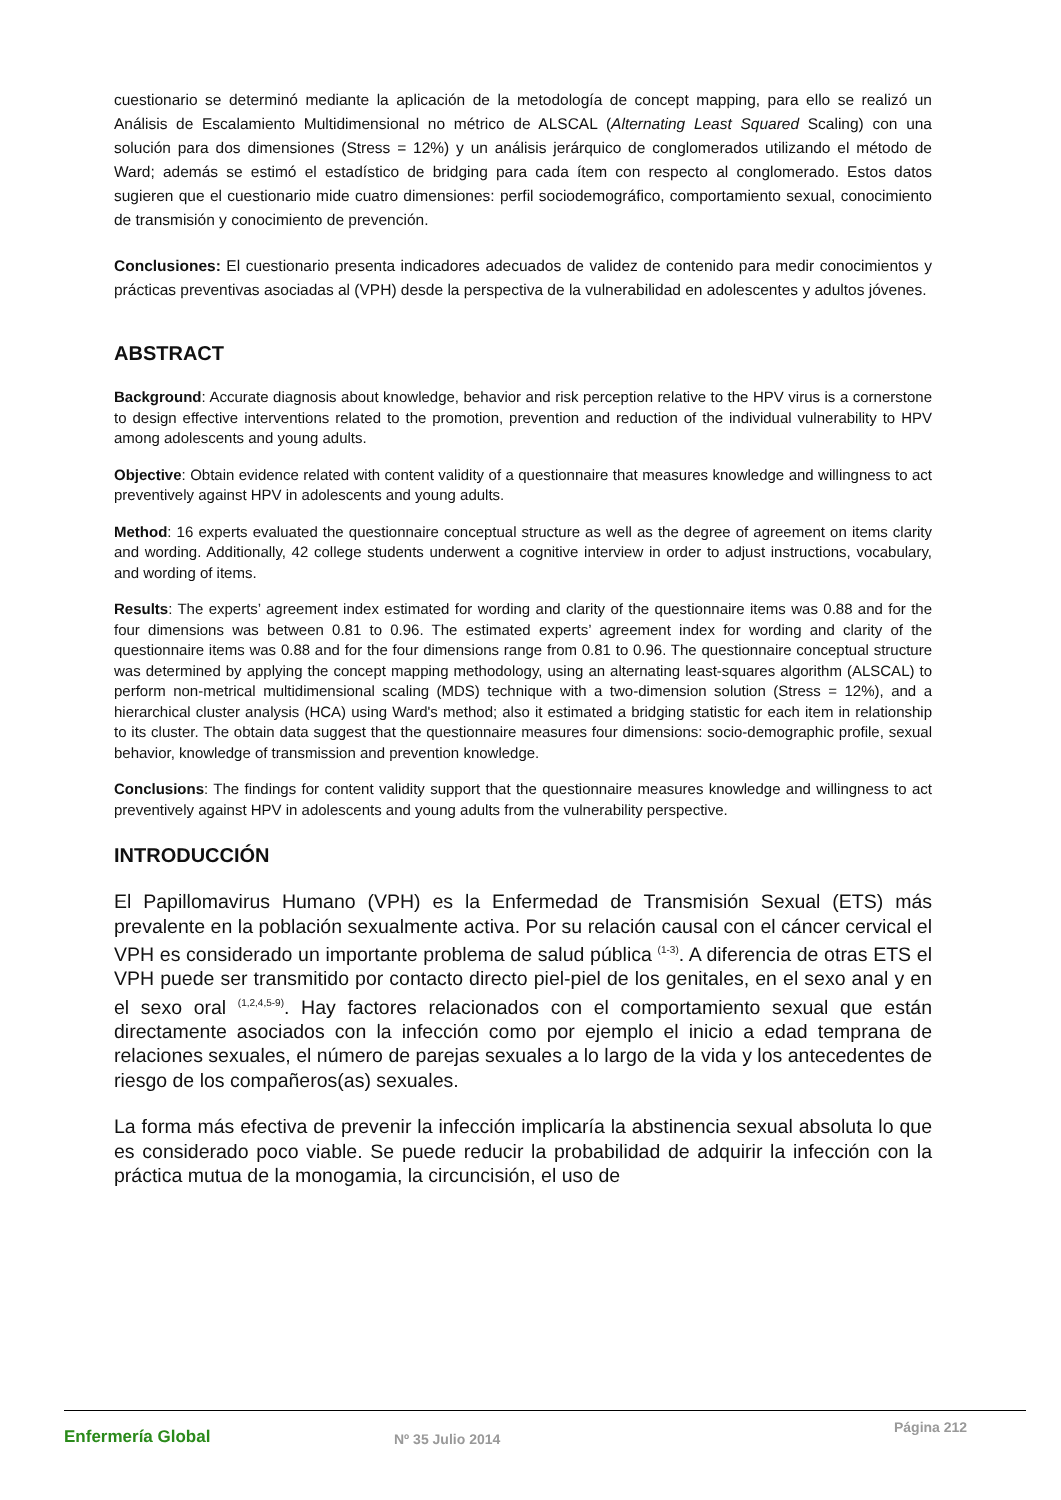cuestionario se determinó mediante la aplicación de la metodología de concept mapping, para ello se realizó un Análisis de Escalamiento Multidimensional no métrico de ALSCAL (Alternating Least Squared Scaling) con una solución para dos dimensiones (Stress = 12%) y un análisis jerárquico de conglomerados utilizando el método de Ward; además se estimó el estadístico de bridging para cada ítem con respecto al conglomerado. Estos datos sugieren que el cuestionario mide cuatro dimensiones: perfil sociodemográfico, comportamiento sexual, conocimiento de transmisión y conocimiento de prevención.
Conclusiones: El cuestionario presenta indicadores adecuados de validez de contenido para medir conocimientos y prácticas preventivas asociadas al (VPH) desde la perspectiva de la vulnerabilidad en adolescentes y adultos jóvenes.
ABSTRACT
Background: Accurate diagnosis about knowledge, behavior and risk perception relative to the HPV virus is a cornerstone to design effective interventions related to the promotion, prevention and reduction of the individual vulnerability to HPV among adolescents and young adults.
Objective: Obtain evidence related with content validity of a questionnaire that measures knowledge and willingness to act preventively against HPV in adolescents and young adults.
Method: 16 experts evaluated the questionnaire conceptual structure as well as the degree of agreement on items clarity and wording. Additionally, 42 college students underwent a cognitive interview in order to adjust instructions, vocabulary, and wording of items.
Results: The experts’ agreement index estimated for wording and clarity of the questionnaire items was 0.88 and for the four dimensions was between 0.81 to 0.96. The estimated experts’ agreement index for wording and clarity of the questionnaire items was 0.88 and for the four dimensions range from 0.81 to 0.96. The questionnaire conceptual structure was determined by applying the concept mapping methodology, using an alternating least-squares algorithm (ALSCAL) to perform non-metrical multidimensional scaling (MDS) technique with a two-dimension solution (Stress = 12%), and a hierarchical cluster analysis (HCA) using Ward's method; also it estimated a bridging statistic for each item in relationship to its cluster. The obtain data suggest that the questionnaire measures four dimensions: socio-demographic profile, sexual behavior, knowledge of transmission and prevention knowledge.
Conclusions: The findings for content validity support that the questionnaire measures knowledge and willingness to act preventively against HPV in adolescents and young adults from the vulnerability perspective.
INTRODUCCIÓN
El Papillomavirus Humano (VPH) es la Enfermedad de Transmisión Sexual (ETS) más prevalente en la población sexualmente activa. Por su relación causal con el cáncer cervical el VPH es considerado un importante problema de salud pública <sup>(1-3)</sup>. A diferencia de otras ETS el VPH puede ser transmitido por contacto directo piel-piel de los genitales, en el sexo anal y en el sexo oral <sup>(1,2,4,5-9)</sup>. Hay factores relacionados con el comportamiento sexual que están directamente asociados con la infección como por ejemplo el inicio a edad temprana de relaciones sexuales, el número de parejas sexuales a lo largo de la vida y los antecedentes de riesgo de los compañeros(as) sexuales.
La forma más efectiva de prevenir la infección implicaría la abstinencia sexual absoluta lo que es considerado poco viable. Se puede reducir la probabilidad de adquirir la infección con la práctica mutua de la monogamia, la circuncisión, el uso de
Enfermería Global
Nº 35 Julio 2014
Página 212